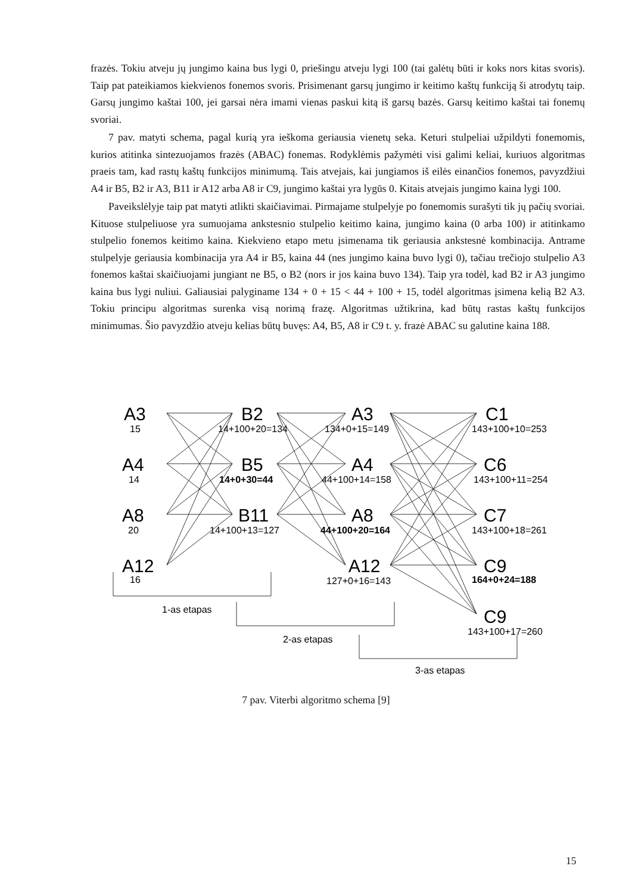frazės. Tokiu atveju jų jungimo kaina bus lygi 0, priešingu atveju lygi 100 (tai galėtų būti ir koks nors kitas svoris). Taip pat pateikiamos kiekvienos fonemos svoris. Prisimenant garsų jungimo ir keitimo kaštų funkciją ši atrodytų taip. Garsų jungimo kaštai 100, jei garsai nėra imami vienas paskui kitą iš garsų bazės. Garsų keitimo kaštai tai fonemų svoriai.
7 pav. matyti schema, pagal kurią yra ieškoma geriausia vienetų seka. Keturi stulpeliai užpildyti fonemomis, kurios atitinka sintezuojamos frazės (ABAC) fonemas. Rodyklėmis pažymėti visi galimi keliai, kuriuos algoritmas praeis tam, kad rastų kaštų funkcijos minimumą. Tais atvejais, kai jungiamos iš eilės einančios fonemos, pavyzdžiui A4 ir B5, B2 ir A3, B11 ir A12 arba A8 ir C9, jungimo kaštai yra lygūs 0. Kitais atvejais jungimo kaina lygi 100.
Paveikslėlyje taip pat matyti atlikti skaičiavimai. Pirmajame stulpelyje po fonemomis surašyti tik jų pačių svoriai. Kituose stulpeliuose yra sumuojama ankstesnio stulpelio keitimo kaina, jungimo kaina (0 arba 100) ir atitinkamo stulpelio fonemos keitimo kaina. Kiekvieno etapo metu įsimenama tik geriausia ankstesnė kombinacija. Antrame stulpelyje geriausia kombinacija yra A4 ir B5, kaina 44 (nes jungimo kaina buvo lygi 0), tačiau trečiojo stulpelio A3 fonemos kaštai skaičiuojami jungiant ne B5, o B2 (nors ir jos kaina buvo 134). Taip yra todėl, kad B2 ir A3 jungimo kaina bus lygi nuliui. Galiausiai palyginame 134 + 0 + 15 < 44 + 100 + 15, todėl algoritmas įsimena kelią B2 A3. Tokiu principu algoritmas surenka visą norimą frazę. Algoritmas užtikrina, kad būtų rastas kaštų funkcijos minimumas. Šio pavyzdžio atveju kelias būtų buvęs: A4, B5, A8 ir C9 t. y. frazė ABAC su galutine kaina 188.
A3
A4
A8
A12
B2
B5
B11
A3
A4
A8
A12
C1
C6
C7
C9
C9
15
14
20
16
14+100+20=134
14+0+30=44
14+100+13=127
134+0+15=149
44+100+14=158
44+100+20=164
127+0+16=143
143+100+10=253
143+100+11=254
143+100+18=261
164+0+24=188
143+100+17=260
1-as etapas
2-as etapas
3-as etapas
7 pav. Viterbi algoritmo schema [9]
15